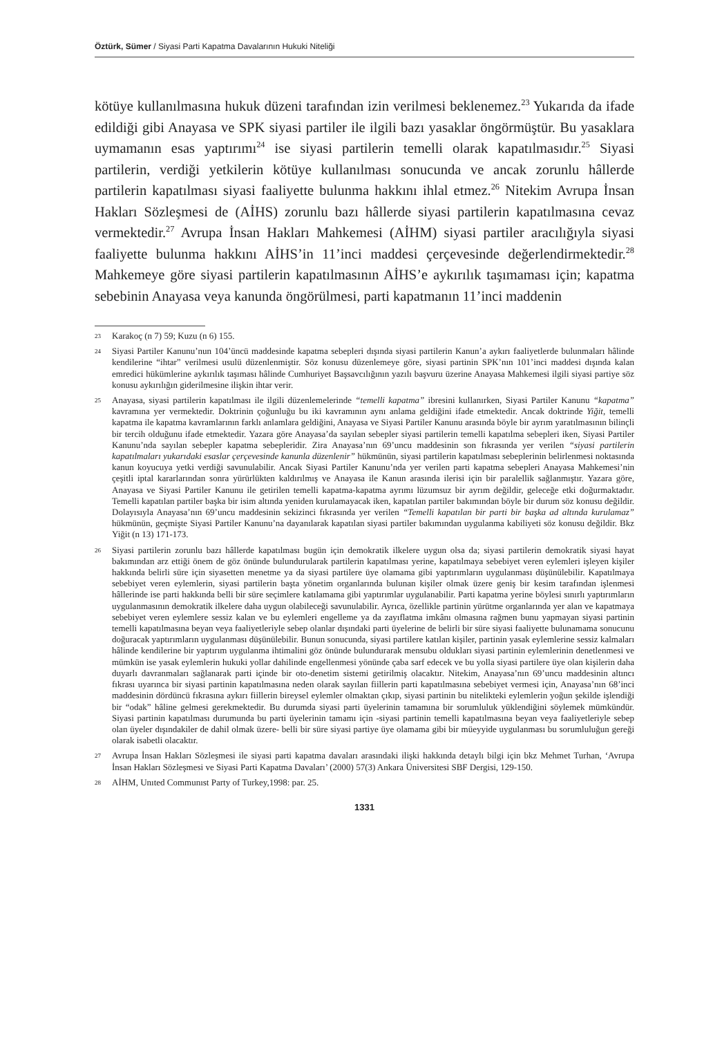Öztürk, Sümer / Siyasi Parti Kapatma Davalarının Hukuki Niteliği
kötüye kullanılmasına hukuk düzeni tarafından izin verilmesi beklenemez.<sup>23</sup> Yukarıda da ifade edildiği gibi Anayasa ve SPK siyasi partiler ile ilgili bazı yasaklar öngörmüştür. Bu yasaklara uymamanın esas yaptırımı<sup>24</sup> ise siyasi partilerin temelli olarak kapatılmasıdır.<sup>25</sup> Siyasi partilerin, verdiği yetkilerin kötüye kullanılması sonucunda ve ancak zorunlu hâllerde partilerin kapatılması siyasi faaliyette bulunma hakkını ihlal etmez.<sup>26</sup> Nitekim Avrupa İnsan Hakları Sözleşmesi de (AİHS) zorunlu bazı hâllerde siyasi partilerin kapatılmasına cevaz vermektedir.<sup>27</sup> Avrupa İnsan Hakları Mahkemesi (AİHM) siyasi partiler aracılığıyla siyasi faaliyette bulunma hakkını AİHS’in 11’inci maddesi çerçevesinde değerlendirmektedir.<sup>28</sup> Mahkemeye göre siyasi partilerin kapatılmasının AİHS’e aykırılık taşımaması için; kapatma sebebinin Anayasa veya kanunda öngörülmesi, parti kapatmanın 11’inci maddenin
23 Karakoç (n 7) 59; Kuzu (n 6) 155.
24 Siyasi Partiler Kanunu’nun 104’üncü maddesinde kapatma sebepleri dışında siyasi partilerin Kanun’a aykırı faaliyetlerde bulunmaları hâlinde kendilerine “ihtar” verilmesi usulü düzenlenmiştir. Söz konusu düzenlemeye göre, siyasi partinin SPK’nın 101’inci maddesi dışında kalan emredici hükümlerine aykırılık taşıması hâlinde Cumhuriyet Başsavcılığının yazılı başvuru üzerine Anayasa Mahkemesi ilgili siyasi partiye söz konusu aykırılığın giderilmesine ilişkin ihtar verir.
25 Anayasa, siyasi partilerin kapatılması ile ilgili düzenlemelerinde “temelli kapatma” ibresini kullanırken, Siyasi Partiler Kanunu “kapatma” kavramına yer vermektedir. Doktrinin çoğunluğu bu iki kavramının aynı anlama geldiğini ifade etmektedir. Ancak doktrinde Yiğit, temelli kapatma ile kapatma kavramlarının farklı anlamlara geldiğini, Anayasa ve Siyasi Partiler Kanunu arasında böyle bir ayrım yaratılmasının bilinçli bir tercih olduğunu ifade etmektedir. Yazara göre Anayasa’da sayılan sebepler siyasi partilerin temelli kapatılma sebepleri iken, Siyasi Partiler Kanunu’nda sayılan sebepler kapatma sebepleridir. Zira Anayasa’nın 69’uncu maddesinin son fıkrasında yer verilen “siyasi partilerin kapatılmaları yukarıdaki esaslar çerçevesinde kanunla düzenlenir” hükmünün, siyasi partilerin kapatılması sebeplerinin belirlenmesi noktasında kanun koyucuya yetki verdiği savunulabilir. Ancak Siyasi Partiler Kanunu’nda yer verilen parti kapatma sebepleri Anayasa Mahkemesi’nin çeşitli iptal kararlarından sonra yürürlükten kaldırılmış ve Anayasa ile Kanun arasında ilerisi için bir paralellik sağlanmıştır. Yazara göre, Anayasa ve Siyasi Partiler Kanunu ile getirilen temelli kapatma-kapatma ayrımı lüzumsuz bir ayrım değildir, geleceğe etki doğurmaktadır. Temelli kapatılan partiler başka bir isim altında yeniden kurulamayacak iken, kapatılan partiler bakımından böyle bir durum söz konusu değildir. Dolayısıyla Anayasa’nın 69’uncu maddesinin sekizinci fıkrasında yer verilen “Temelli kapatılan bir parti bir başka ad altında kurulamaz” hükmünün, geçmişte Siyasi Partiler Kanunu’na dayanılarak kapatılan siyasi partiler bakımından uygulanma kabiliyeti söz konusu değildir. Bkz Yiğit (n 13) 171-173.
26 Siyasi partilerin zorunlu bazı hâllerde kapatılması bugün için demokratik ilkelere uygun olsa da; siyasi partilerin demokratik siyasi hayat bakımından arz ettiği önem de göz önünde bulundurularak partilerin kapatılması yerine, kapatılmaya sebebiyet veren eylemleri işleyen kişiler hakkında belirli süre için siyasetten menetme ya da siyasi partilere üye olamama gibi yaptırımların uygulanması düşünülebilir. Kapatılmaya sebebiyet veren eylemlerin, siyasi partilerin başta yönetim organlarında bulunan kişiler olmak üzere geniş bir kesim tarafından işlenmesi hâllerinde ise parti hakkında belli bir süre seçimlere katılamama gibi yaptırımlar uygulanabilir. Parti kapatma yerine böylesi sınırlı yaptırımların uygulanmasının demokratik ilkelere daha uygun olabileceği savunulabilir. Ayrıca, özellikle partinin yürütme organlarında yer alan ve kapatmaya sebebiyet veren eylemlere sessiz kalan ve bu eylemleri engelleme ya da zayıflatma imkânı olmasına rağmen bunu yapmayan siyasi partinin temelli kapatılmasına beyan veya faaliyetleriyle sebep olanlar dışındaki parti üyelerine de belirli bir süre siyasi faaliyette bulunamama sonucunu doğuracak yaptırımların uygulanması düşünülebilir. Bunun sonucunda, siyasi partilere katılan kişiler, partinin yasak eylemlerine sessiz kalmaları hâlinde kendilerine bir yaptırım uygulanma ihtimalini göz önünde bulundurarak mensubu oldukları siyasi partinin eylemlerinin denetlenmesi ve mümkün ise yasak eylemlerin hukuki yollar dahilinde engellenmesi yönünde çaba sarf edecek ve bu yolla siyasi partilere üye olan kişilerin daha duyarlı davranmaları sağlanarak parti içinde bir oto-denetim sistemi getirilmiş olacaktır. Nitekim, Anayasa’nın 69’uncu maddesinin altıncı fıkrası uyarınca bir siyasi partinin kapatılmasına neden olarak sayılan fiillerin parti kapatılmasına sebebiyet vermesi için, Anayasa’nın 68’inci maddesinin dördüncü fıkrasına aykırı fiillerin bireysel eylemler olmaktan çıkıp, siyasi partinin bu nitelikteki eylemlerin yoğun şekilde işlendiği bir “odak” hâline gelmesi gerekmektedir. Bu durumda siyasi parti üyelerinin tamamına bir sorumluluk yüklendiğini söylemek mümkündür. Siyasi partinin kapatılması durumunda bu parti üyelerinin tamamı için -siyasi partinin temelli kapatılmasına beyan veya faaliyetleriyle sebep olan üyeler dışındakiler de dahil olmak üzere- belli bir süre siyasi partiye üye olamama gibi bir müeyyide uygulanması bu sorumluluğun gereği olarak isabetli olacaktır.
27 Avrupa İnsan Hakları Sözleşmesi ile siyasi parti kapatma davaları arasındaki ilişki hakkında detaylı bilgi için bkz Mehmet Turhan, ‘Avrupa İnsan Hakları Sözleşmesi ve Siyasi Parti Kapatma Davaları’ (2000) 57(3) Ankara Üniversitesi SBF Dergisi, 129-150.
28 AİHM, Unıted Communıst Party of Turkey,1998: par. 25.
1331